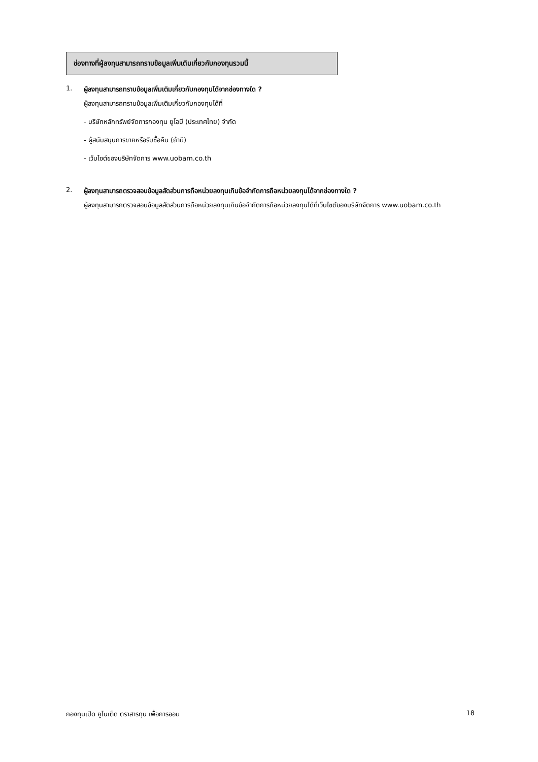ช่องทางที่ผู้ลงทุนสามารถทราบข้อมูลเพิ่มเติมเกี่ยวกับกองทุนรวมนี้
1. ผู้ลงทุนสามารถทราบข้อมูลเพิ่มเติมเกี่ยวกับกองทุนได้จากช่องทางใด ?
ผู้ลงทุนสามารถทราบข้อมูลเพิ่มเติมเกี่ยวกับกองทุนได้ที่
- บริษัทหลักทรัพย์จัดการกองทุน ยูโอบี (ประเทศไทย) จำกัด
- ผู้สนับสนุนการขายหรือรับซื้อคืน (ถ้ามี)
- เว็บไซต์ของบริษัทจัดการ www.uobam.co.th
2. ผู้ลงทุนสามารถตรวจสอบข้อมูลสัดส่วนการถือหน่วยลงทุนเกินข้อจำกัดการถือหน่วยลงทุนได้จากช่องทางใด ?
ผู้ลงทุนสามารถตรวจสอบข้อมูลสัดส่วนการถือหน่วยลงทุนเกินข้อจำกัดการถือหน่วยลงทุนได้ที่เว็บไซต์ของบริษัทจัดการ www.uobam.co.th
กองทุนเปิด ยูไนเต็ด ตราสารทุน เพื่อการออม 18